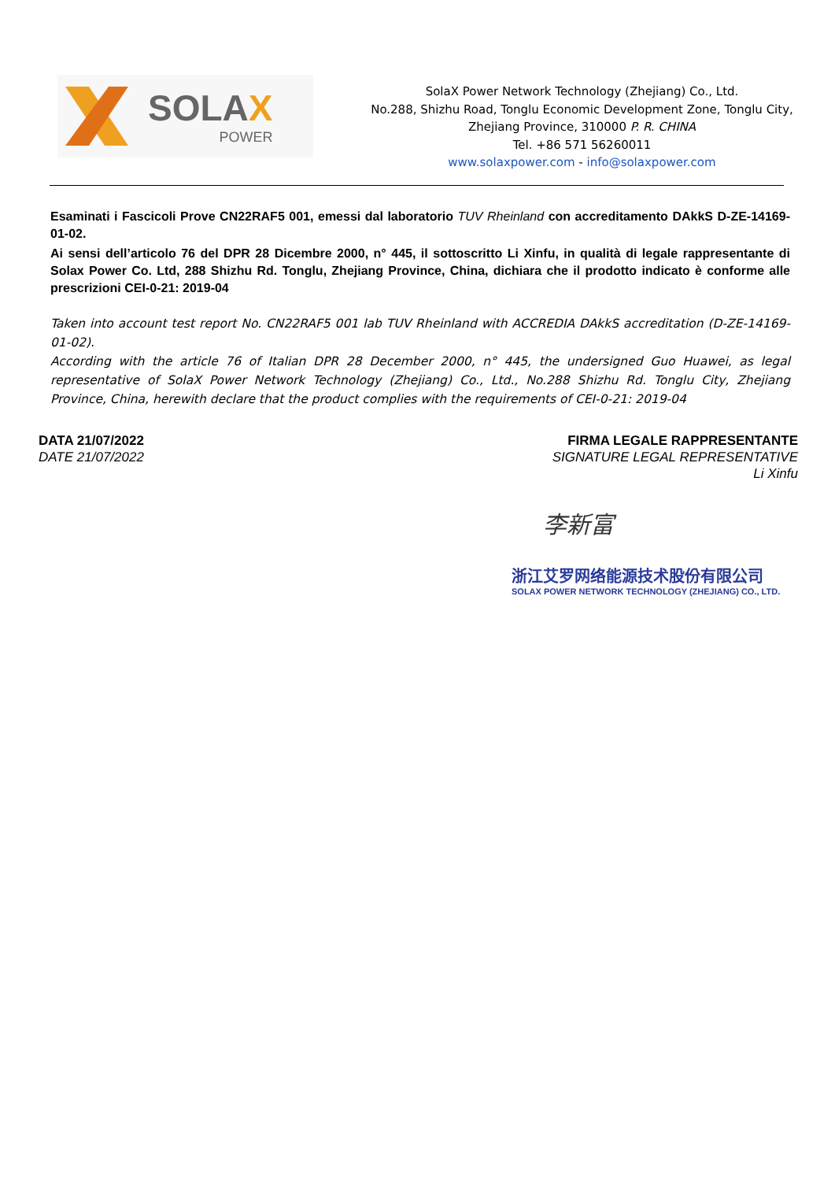SOLAX
POWER
SolaX Power Network Technology (Zhejiang) Co., Ltd.
No.288, Shizhu Road, Tonglu Economic Development Zone, Tonglu City, Zhejiang Province, 310000 P. R. CHINA
Tel. +86 571 56260011
www.solaxpower.com - info@solaxpower.com
Esaminati i Fascicoli Prove CN22RAF5 001, emessi dal laboratorio TUV Rheinland con accreditamento DAkkS D-ZE-14169-01-02.
Ai sensi dell’articolo 76 del DPR 28 Dicembre 2000, n° 445, il sottoscritto Li Xinfu, in qualità di legale rappresentante di Solax Power Co. Ltd, 288 Shizhu Rd. Tonglu, Zhejiang Province, China, dichiara che il prodotto indicato è conforme alle prescrizioni CEI-0-21: 2019-04
Taken into account test report No. CN22RAF5 001 lab TUV Rheinland with ACCREDIA DAkkS accreditation (D-ZE-14169-01-02).
According with the article 76 of Italian DPR 28 December 2000, n° 445, the undersigned Guo Huawei, as legal representative of SolaX Power Network Technology (Zhejiang) Co., Ltd., No.288 Shizhu Rd. Tonglu City, Zhejiang Province, China, herewith declare that the product complies with the requirements of CEI-0-21: 2019-04
DATA 21/07/2022
DATE 21/07/2022
FIRMA LEGALE RAPPRESENTANTE
SIGNATURE LEGAL REPRESENTATIVE
Li Xinfu
李新富
浙江艾罗网络能源技术股份有限公司
SOLAX POWER NETWORK TECHNOLOGY (ZHEJIANG) CO., LTD.